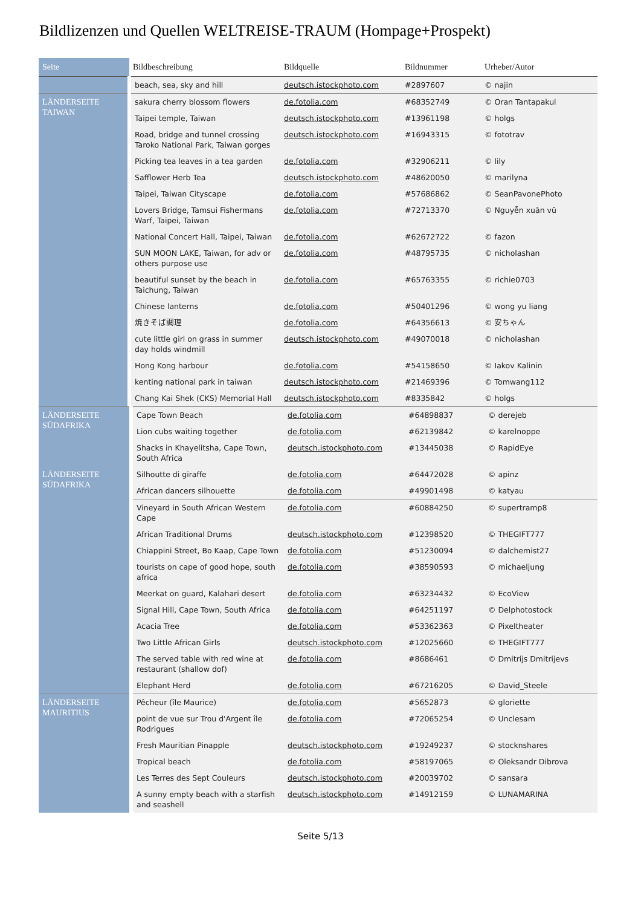Bildlizenzen und Quellen WELTREISE-TRAUM (Hompage+Prospekt)
| Seite | Bildbeschreibung | Bildquelle | Bildnummer | Urheber/Autor |
| --- | --- | --- | --- | --- |
| | beach, sea, sky and hill | deutsch.istockphoto.com | #2897607 | © najin |
| LÄNDERSEITE TAIWAN | sakura cherry blossom flowers | de.fotolia.com | #68352749 | © Oran Tantapakul |
| | Taipei temple, Taiwan | deutsch.istockphoto.com | #13961198 | © holgs |
| | Road, bridge and tunnel crossing Taroko National Park, Taiwan gorges | deutsch.istockphoto.com | #16943315 | © fototrav |
| | Picking tea leaves in a tea garden | de.fotolia.com | #32906211 | © lily |
| | Safflower Herb Tea | deutsch.istockphoto.com | #48620050 | © marilyna |
| | Taipei, Taiwan Cityscape | de.fotolia.com | #57686862 | © SeanPavonePhoto |
| | Lovers Bridge, Tamsui Fishermans Warf, Taipei, Taiwan | de.fotolia.com | #72713370 | © Nguyễn xuân vũ |
| | National Concert Hall, Taipei, Taiwan | de.fotolia.com | #62672722 | © fazon |
| | SUN MOON LAKE, Taiwan, for adv or others purpose use | de.fotolia.com | #48795735 | © nicholashan |
| | beautiful sunset by the beach in Taichung, Taiwan | de.fotolia.com | #65763355 | © richie0703 |
| | Chinese lanterns | de.fotolia.com | #50401296 | © wong yu liang |
| | 焼きそば調理 | de.fotolia.com | #64356613 | © 安ちゃん |
| | cute little girl on grass in summer day holds windmill | deutsch.istockphoto.com | #49070018 | © nicholashan |
| | Hong Kong harbour | de.fotolia.com | #54158650 | © Iakov Kalinin |
| | kenting national park in taiwan | deutsch.istockphoto.com | #21469396 | © Tomwang112 |
| | Chang Kai Shek (CKS) Memorial Hall | deutsch.istockphoto.com | #8335842 | © holgs |
| LÄNDERSEITE SÜDAFRIKA | Cape Town Beach | de.fotolia.com | #64898837 | © derejeb |
| | Lion cubs waiting together | de.fotolia.com | #62139842 | © karelnoppe |
| | Shacks in Khayelitsha, Cape Town, South Africa | deutsch.istockphoto.com | #13445038 | © RapidEye |
| LÄNDERSEITE SÜDAFRIKA | Silhoutte di giraffe | de.fotolia.com | #64472028 | © apinz |
| | African dancers silhouette | de.fotolia.com | #49901498 | © katyau |
| | Vineyard in South African Western Cape | de.fotolia.com | #60884250 | © supertramp8 |
| | African Traditional Drums | deutsch.istockphoto.com | #12398520 | © THEGIFT777 |
| | Chiappini Street, Bo Kaap, Cape Town | de.fotolia.com | #51230094 | © dalchemist27 |
| | tourists on cape of good hope, south africa | de.fotolia.com | #38590593 | © michaeljung |
| | Meerkat on guard, Kalahari desert | de.fotolia.com | #63234432 | © EcoView |
| | Signal Hill, Cape Town, South Africa | de.fotolia.com | #64251197 | © Delphotostock |
| | Acacia Tree | de.fotolia.com | #53362363 | © Pixeltheater |
| | Two Little African Girls | deutsch.istockphoto.com | #12025660 | © THEGIFT777 |
| | The served table with red wine at restaurant (shallow dof) | de.fotolia.com | #8686461 | © Dmitrijs Dmitrijevs |
| | Elephant Herd | de.fotolia.com | #67216205 | © David_Steele |
| LÄNDERSEITE MAURITIUS | Pêcheur (île Maurice) | de.fotolia.com | #5652873 | © gloriette |
| | point de vue sur Trou d'Argent île Rodrigues | de.fotolia.com | #72065254 | © Unclesam |
| | Fresh Mauritian Pinapple | deutsch.istockphoto.com | #19249237 | © stocknshares |
| | Tropical beach | de.fotolia.com | #58197065 | © Oleksandr Dibrova |
| | Les Terres des Sept Couleurs | deutsch.istockphoto.com | #20039702 | © sansara |
| | A sunny empty beach with a starfish and seashell | deutsch.istockphoto.com | #14912159 | © LUNAMARINA |
Seite 5/13